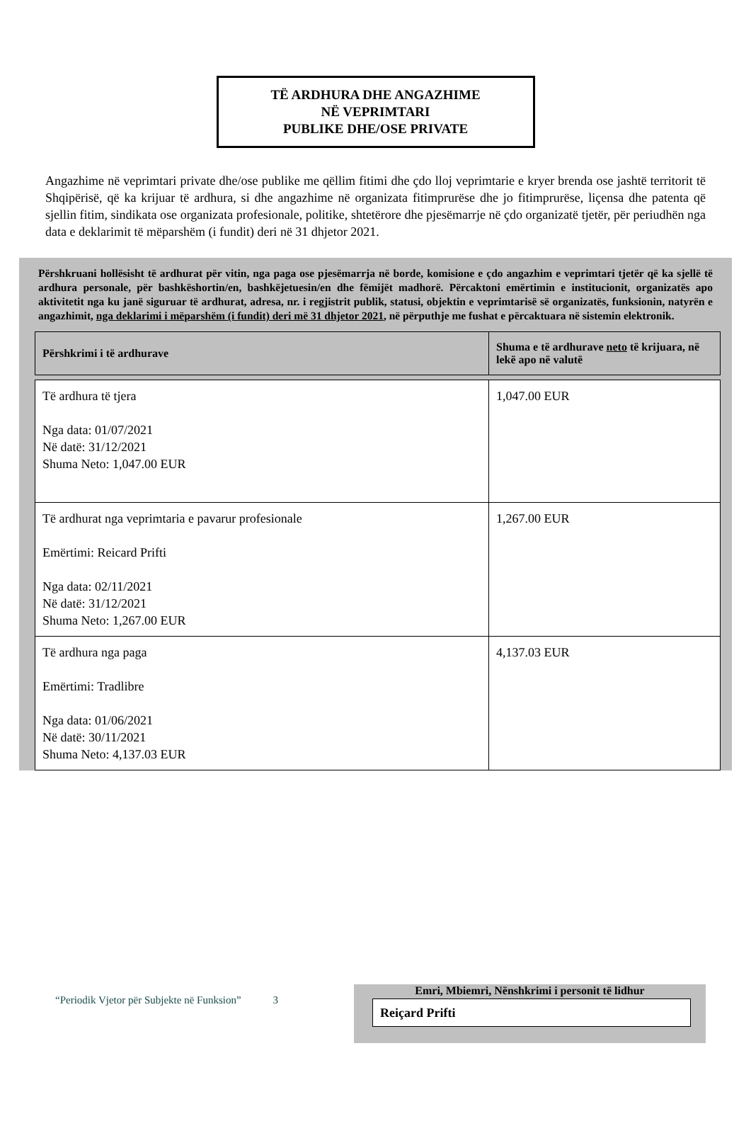TË ARDHURA DHE ANGAZHIME
NË VEPRIMTARI
PUBLIKE DHE/OSE PRIVATE
Angazhime në veprimtari private dhe/ose publike me qëllim fitimi dhe çdo lloj veprimtarie e kryer brenda ose jashtë territorit të Shqipërisë, që ka krijuar të ardhura, si dhe angazhime në organizata fitimprurëse dhe jo fitimprurëse, liçensa dhe patenta që sjellin fitim, sindikata ose organizata profesionale, politike, shtetërore dhe pjesëmarrje në çdo organizatë tjetër, për periudhën nga data e deklarimit të mëparshëm (i fundit) deri në 31 dhjetor 2021.
Përshkruani hollësisht të ardhurat për vitin, nga paga ose pjesëmarrja në borde, komisione e çdo angazhim e veprimtari tjetër që ka sjellë të ardhura personale, për bashkëshortin/en, bashkëjetuesin/en dhe fëmijët madhorë. Përcaktoni emërtimin e institucionit, organizatës apo aktivitetit nga ku janë siguruar të ardhurat, adresa, nr. i regjistrit publik, statusi, objektin e veprimtarisë së organizatës, funksionin, natyrën e angazhimit, nga deklarimi i mëparshëm (i fundit) deri më 31 dhjetor 2021, në përputhje me fushat e përcaktuara në sistemin elektronik.
| Përshkrimi i të ardhurave | Shuma e të ardhurave neto të krijuara, në lekë apo në valutë |
| --- | --- |
| Të ardhura të tjera Nga data: 01/07/2021 Në datë: 31/12/2021 Shuma Neto: 1,047.00 EUR | 1,047.00 EUR |
| Të ardhurat nga veprimtaria e pavarur profesionale Emërtimi: Reicard Prifti Nga data: 02/11/2021 Në datë: 31/12/2021 Shuma Neto: 1,267.00 EUR | 1,267.00 EUR |
| Të ardhura nga paga Emërtimi: Tradlibre Nga data: 01/06/2021 Në datë: 30/11/2021 Shuma Neto: 4,137.03 EUR | 4,137.03 EUR |
“Periodik Vjetor për Subjekte në Funksion” 3
Emri, Mbiemri, Nënshkrimi i personit të lidhur
Reiçard Prifti